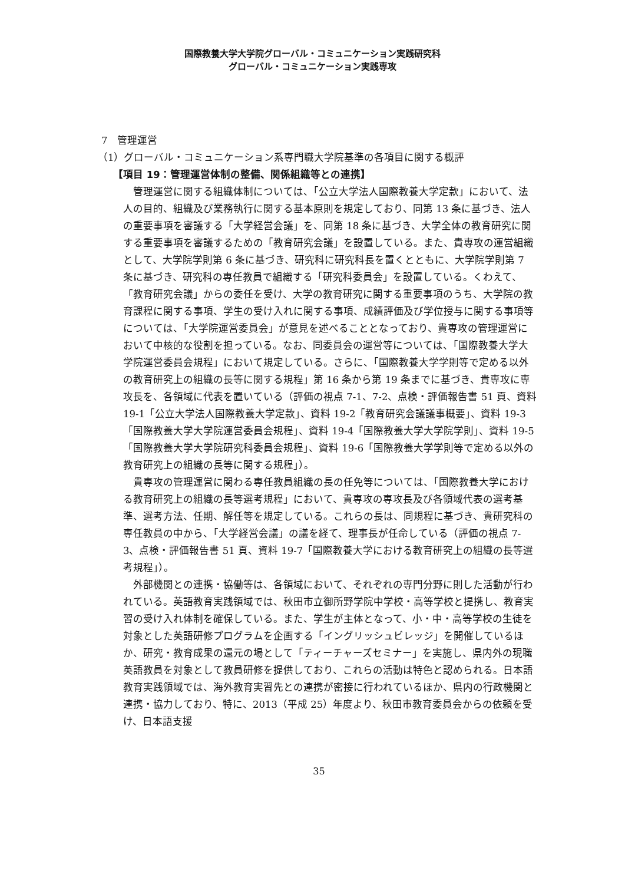国際教養大学大学院グローバル・コミュニケーション実践研究科
グローバル・コミュニケーション実践専攻
7　管理運営
（1）グローバル・コミュニケーション系専門職大学院基準の各項目に関する概評
【項目 19：管理運営体制の整備、関係組織等との連携】
管理運営に関する組織体制については、「公立大学法人国際教養大学定款」において、法人の目的、組織及び業務執行に関する基本原則を規定しており、同第 13 条に基づき、法人の重要事項を審議する「大学経営会議」を、同第 18 条に基づき、大学全体の教育研究に関する重要事項を審議するための「教育研究会議」を設置している。また、貴専攻の運営組織として、大学院学則第 6 条に基づき、研究科に研究科長を置くとともに、大学院学則第 7 条に基づき、研究科の専任教員で組織する「研究科委員会」を設置している。くわえて、「教育研究会議」からの委任を受け、大学の教育研究に関する重要事項のうち、大学院の教育課程に関する事項、学生の受け入れに関する事項、成績評価及び学位授与に関する事項等については、「大学院運営委員会」が意見を述べることとなっており、貴専攻の管理運営において中核的な役割を担っている。なお、同委員会の運営等については、「国際教養大学大学院運営委員会規程」において規定している。さらに、「国際教養大学学則等で定める以外の教育研究上の組織の長等に関する規程」第 16 条から第 19 条までに基づき、貴専攻に専攻長を、各領域に代表を置いている（評価の視点 7-1、7-2、点検・評価報告書 51 頁、資料 19-1「公立大学法人国際教養大学定款」、資料 19-2「教育研究会議議事概要」、資料 19-3「国際教養大学大学院運営委員会規程」、資料 19-4「国際教養大学大学院学則」、資料 19-5「国際教養大学大学院研究科委員会規程」、資料 19-6「国際教養大学学則等で定める以外の教育研究上の組織の長等に関する規程」）。
貴専攻の管理運営に関わる専任教員組織の長の任免等については、「国際教養大学における教育研究上の組織の長等選考規程」において、貴専攻の専攻長及び各領域代表の選考基準、選考方法、任期、解任等を規定している。これらの長は、同規程に基づき、貴研究科の専任教員の中から、「大学経営会議」の議を経て、理事長が任命している（評価の視点 7-3、点検・評価報告書 51 頁、資料 19-7「国際教養大学における教育研究上の組織の長等選考規程」）。
外部機関との連携・協働等は、各領域において、それぞれの専門分野に則した活動が行われている。英語教育実践領域では、秋田市立御所野学院中学校・高等学校と提携し、教育実習の受け入れ体制を確保している。また、学生が主体となって、小・中・高等学校の生徒を対象とした英語研修プログラムを企画する「イングリッシュビレッジ」を開催しているほか、研究・教育成果の還元の場として「ティーチャーズセミナー」を実施し、県内外の現職英語教員を対象として教員研修を提供しており、これらの活動は特色と認められる。日本語教育実践領域では、海外教育実習先との連携が密接に行われているほか、県内の行政機関と連携・協力しており、特に、2013（平成 25）年度より、秋田市教育委員会からの依頼を受け、日本語支援
35